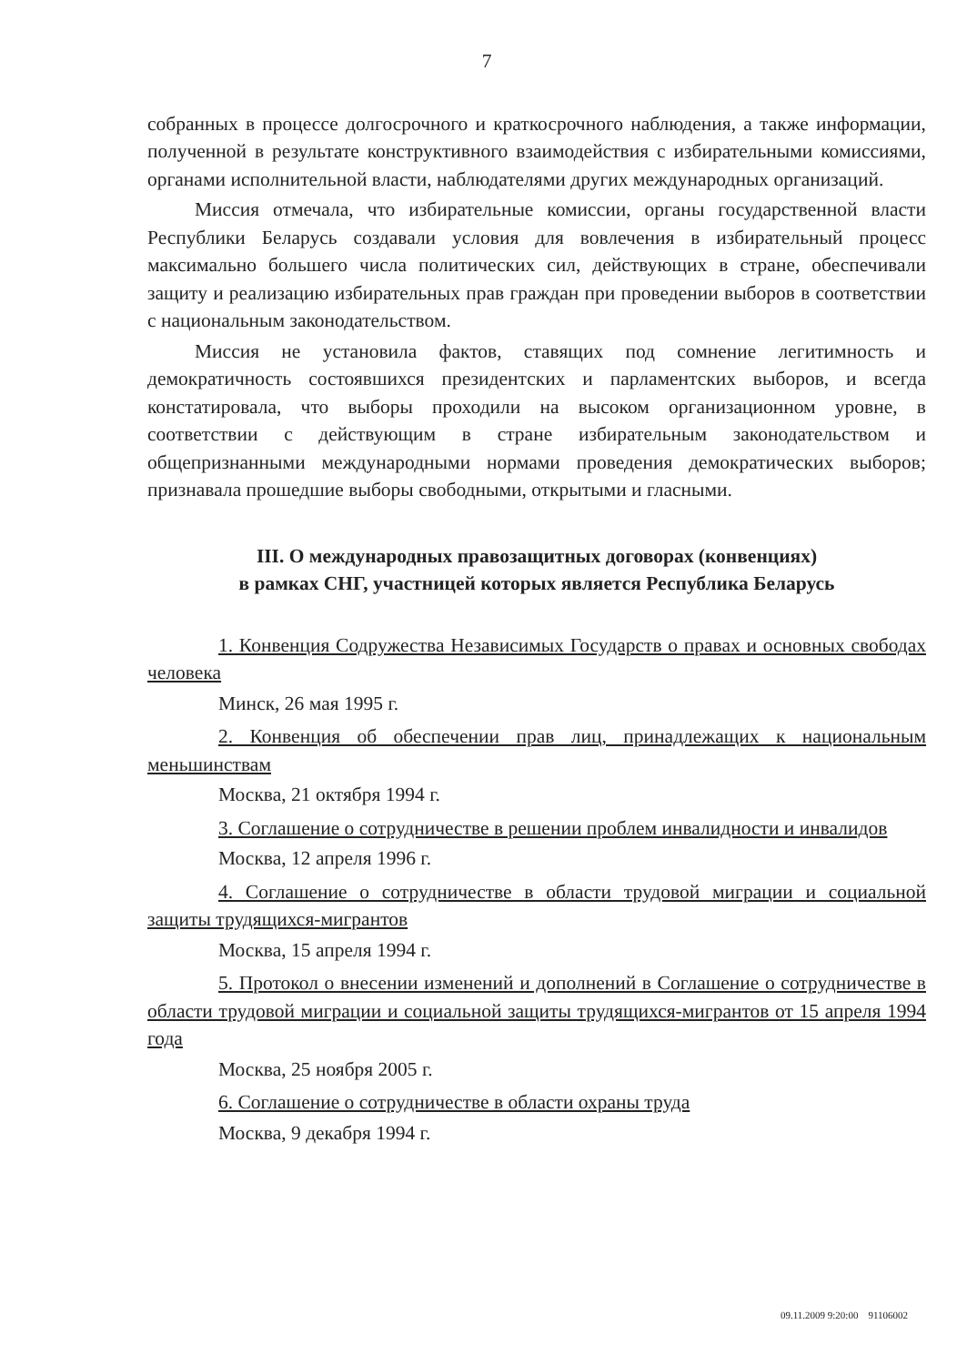7
собранных в процессе долгосрочного и краткосрочного наблюдения, а также информации, полученной в результате конструктивного взаимодействия с избирательными комиссиями, органами исполнительной власти, наблюдателями других международных организаций.
Миссия отмечала, что избирательные комиссии, органы государственной власти Республики Беларусь создавали условия для вовлечения в избирательный процесс максимально большего числа политических сил, действующих в стране, обеспечивали защиту и реализацию избирательных прав граждан при проведении выборов в соответствии с национальным законодательством.
Миссия не установила фактов, ставящих под сомнение легитимность и демократичность состоявшихся президентских и парламентских выборов, и всегда констатировала, что выборы проходили на высоком организационном уровне, в соответствии с действующим в стране избирательным законодательством и общепризнанными международными нормами проведения демократических выборов; признавала прошедшие выборы свободными, открытыми и гласными.
III. О международных правозащитных договорах (конвенциях)
в рамках СНГ, участницей которых является Республика Беларусь
1. Конвенция Содружества Независимых Государств о правах и основных свободах человека
Минск, 26 мая 1995 г.
2. Конвенция об обеспечении прав лиц, принадлежащих к национальным меньшинствам
Москва, 21 октября 1994 г.
3. Соглашение о сотрудничестве в решении проблем инвалидности и инвалидов
Москва, 12 апреля 1996 г.
4. Соглашение о сотрудничестве в области трудовой миграции и социальной защиты трудящихся-мигрантов
Москва, 15 апреля 1994 г.
5. Протокол о внесении изменений и дополнений в Соглашение о сотрудничестве в области трудовой миграции и социальной защиты трудящихся-мигрантов от 15 апреля 1994 года
Москва, 25 ноября 2005 г.
6. Соглашение о сотрудничестве в области охраны труда
Москва, 9 декабря 1994 г.
09.11.2009 9:20:00 91106002